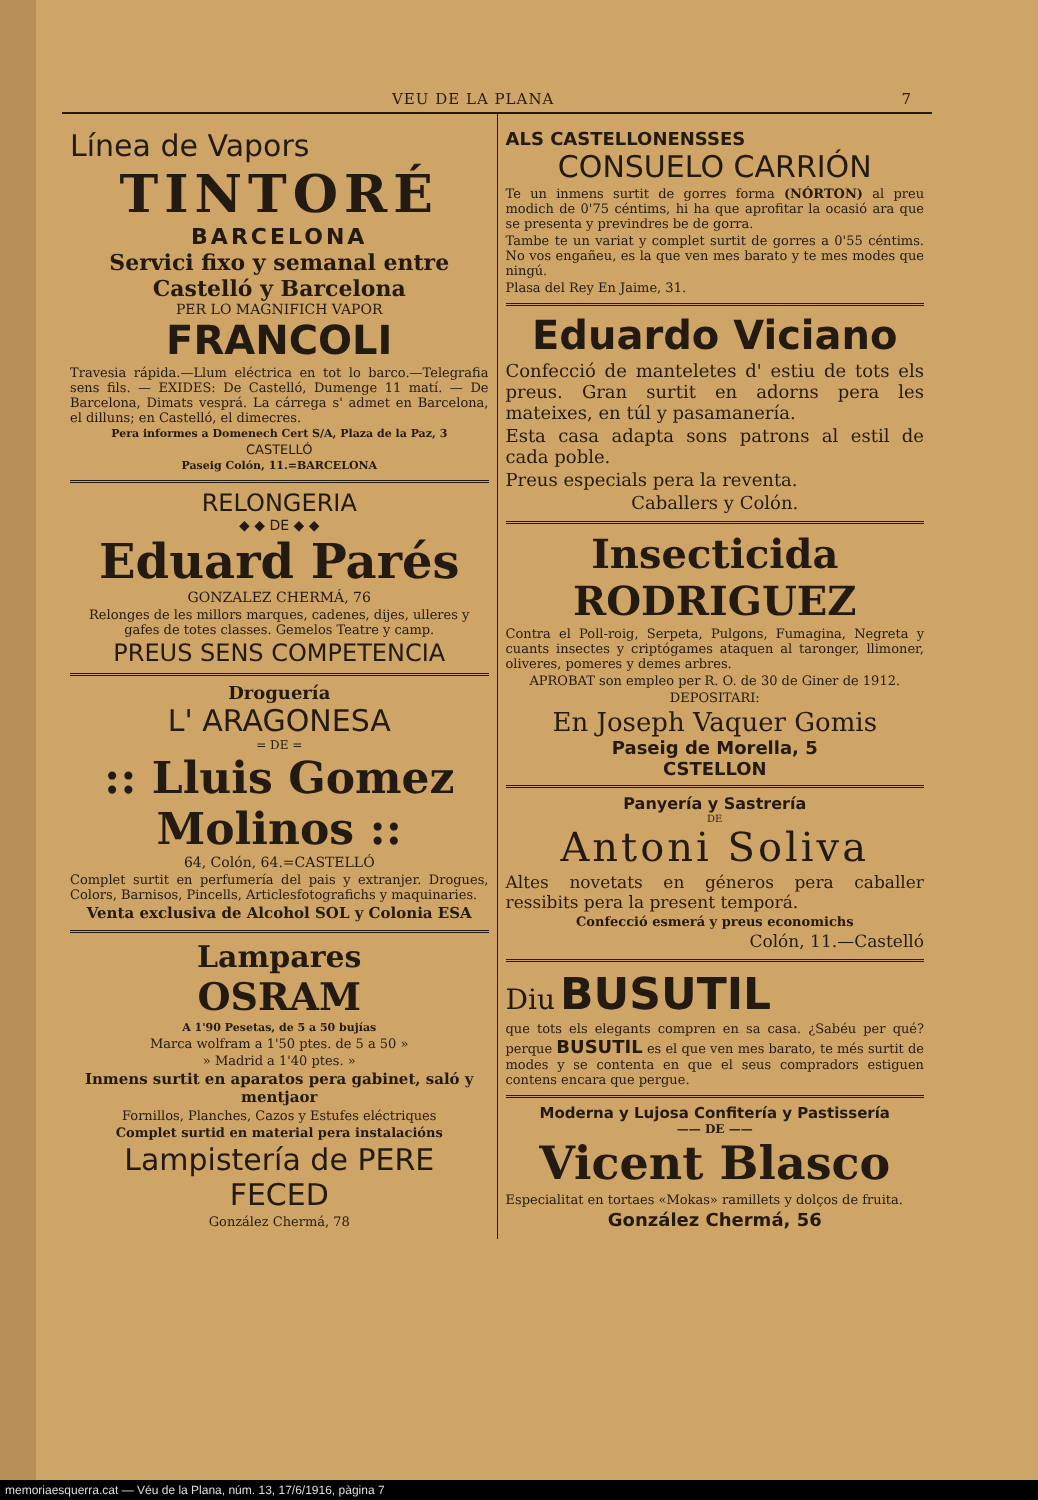VEU DE LA PLANA 7
Línea de Vapors
TINTORÉ
BARCELONA
Servici fixo y semanal entre Castelló y Barcelona
PER LO MAGNIFICH VAPOR
FRANCOLI
Travesia rápida.—Llum eléctrica en tot lo barco.—Telegrafia sens fils. — EXIDES: De Castelló, Dumenge 11 matí. — De Barcelona, Dimats vesprá. La cárrega s' admet en Barcelona, el dilluns; en Castelló, el dimecres.
Pera informes a Domenech Cert S/A, Plaza de la Paz, 3
CASTELLÓ
Paseig Colón, 11.=BARCELONA
RELONGERIA
◆ ◆ DE ◆ ◆
Eduard Parés
GONZALEZ CHERMÁ, 76
Relonges de les millors marques, cadenes, dijes, ulleres y gafes de totes classes. Gemelos Teatre y camp.
PREUS SENS COMPETENCIA
Droguería
L' ARAGONESA
= DE =
:: Lluis Gomez Molinos ::
64, Colón, 64.=CASTELLÓ
Complet surtit en perfumería del pais y extranjer. Drogues, Colors, Barnisos, Pincells, Articlesfotografichs y maquinaries.
Venta exclusiva de Alcohol SOL y Colonia ESA
Lampares
OSRAM
A 1'90 Pesetas, de 5 a 50 bujías
Marca wolfram a 1'50 ptes. de 5 a 50 »
» Madrid a 1'40 ptes. »
Inmens surtit en aparatos pera gabinet, saló y mentjaor
Fornillos, Planches, Cazos y Estufes eléctriques
Complet surtid en material pera instalacións
Lampistería de PERE FECED
González Chermá, 78
ALS CASTELLONENSSES
CONSUELO CARRIÓN
Te un inmens surtit de gorres forma (NÓRTON) al preu modich de 0'75 céntims, hi ha que aprofitar la ocasió ara que se presenta y previndres be de gorra.
Tambe te un variat y complet surtit de gorres a 0'55 céntims. No vos engañeu, es la que ven mes barato y te mes modes que ningú.
Plasa del Rey En Jaime, 31.
Eduardo Viciano
Confecció de manteletes d' estiu de tots els preus. Gran surtit en adorns pera les mateixes, en túl y pasamanería.
Esta casa adapta sons patrons al estil de cada poble.
Preus especials pera la reventa.
Caballers y Colón.
Insecticida RODRIGUEZ
Contra el Poll-roig, Serpeta, Pulgons, Fumagina, Negreta y cuants insectes y criptógames ataquen al taronger, llimoner, oliveres, pomeres y demes arbres.
APROBAT son empleo per R. O. de 30 de Giner de 1912.
DEPOSITARI:
En Joseph Vaquer Gomis
Paseig de Morella, 5
CSTELLON
Panyería y Sastrería
DE
Antoni Soliva
Altes novetats en géneros pera caballer ressibits pera la present temporá.
Confecció esmerá y preus economichs
Colón, 11.—Castelló
Diu BUSUTIL
que tots els elegants compren en sa casa. ¿Sabéu per qué? perque BUSUTIL es el que ven mes barato, te més surtit de modes y se contenta en que el seus compradors estiguen contens encara que pergue.
Moderna y Lujosa Confitería y Pastissería
—— DE ——
Vicent Blasco
Especialitat en tortaes «Mokas» ramillets y dolços de fruita.
González Chermá, 56
memoriaesquerra.cat — Véu de la Plana, núm. 13, 17/6/1916, pàgina 7